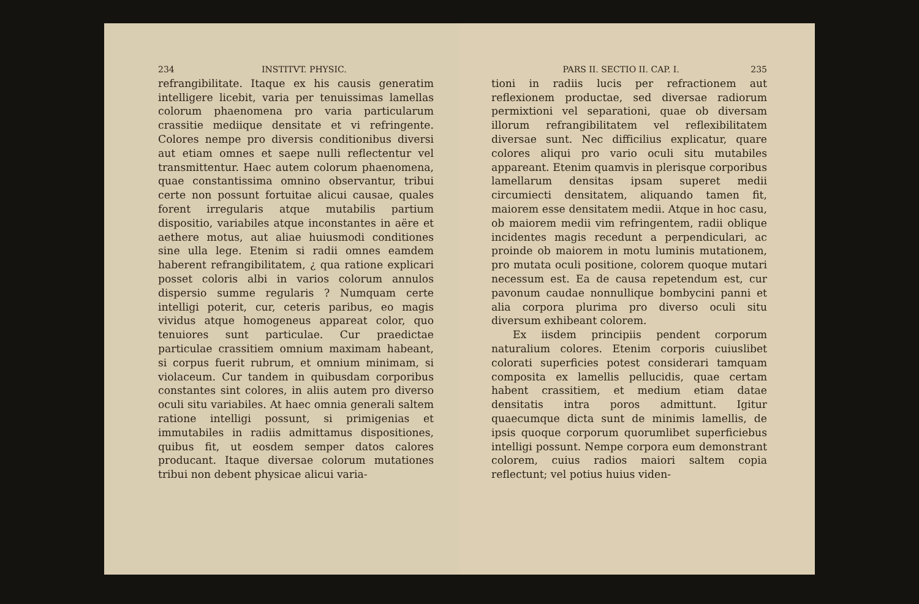234 INSTITVT. PHYSIC.
refrangibilitate. Itaque ex his causis generatim intelligere licebit, varia per tenuissimas lamellas colorum phaenomena pro varia particularum crassitie mediique densitate et vi refringente. Colores nempe pro diversis conditionibus diversi aut etiam omnes et saepe nulli reflectentur vel transmittentur. Haec autem colorum phaenomena, quae constantissima omnino observantur, tribui certe non possunt fortuitae alicui causae, quales forent irregularis atque mutabilis partium dispositio, variabiles atque inconstantes in aëre et aethere motus, aut aliae huiusmodi conditiones sine ulla lege. Etenim si radii omnes eamdem haberent refrangibilitatem, ¿ qua ratione explicari posset coloris albi in varios colorum annulos dispersio summe regularis ? Numquam certe intelligi poterit, cur, ceteris paribus, eo magis vividus atque homogeneus appareat color, quo tenuiores sunt particulae. Cur praedictae particulae crassitiem omnium maximam habeant, si corpus fuerit rubrum, et omnium minimam, si violaceum. Cur tandem in quibusdam corporibus constantes sint colores, in aliis autem pro diverso oculi situ variabiles. At haec omnia generali saltem ratione intelligi possunt, si primigenias et immutabiles in radiis admittamus dispositiones, quibus fit, ut eosdem semper datos calores producant. Itaque diversae colorum mutationes tribui non debent physicae alicui varia-
PARS II. SECTIO II. CAP. I. 235
tioni in radiis lucis per refractionem aut reflexionem productae, sed diversae radiorum permixtioni vel separationi, quae ob diversam illorum refrangibilitatem vel reflexibilitatem diversae sunt. Nec difficilius explicatur, quare colores aliqui pro vario oculi situ mutabiles appareant. Etenim quamvis in plerisque corporibus lamellarum densitas ipsam superet medii circumiecti densitatem, aliquando tamen fit, maiorem esse densitatem medii. Atque in hoc casu, ob maiorem medii vim refringentem, radii oblique incidentes magis recedunt a perpendiculari, ac proinde ob maiorem in motu luminis mutationem, pro mutata oculi positione, colorem quoque mutari necessum est. Ea de causa repetendum est, cur pavonum caudae nonnullique bombycini panni et alia corpora plurima pro diverso oculi situ diversum exhibeant colorem.
Ex iisdem principiis pendent corporum naturalium colores. Etenim corporis cuiuslibet colorati superficies potest considerari tamquam composita ex lamellis pellucidis, quae certam habent crassitiem, et medium etiam datae densitatis intra poros admittunt. Igitur quaecumque dicta sunt de minimis lamellis, de ipsis quoque corporum quorumlibet superficiebus intelligi possunt. Nempe corpora eum demonstrant colorem, cuius radios maiori saltem copia reflectunt; vel potius huius viden-